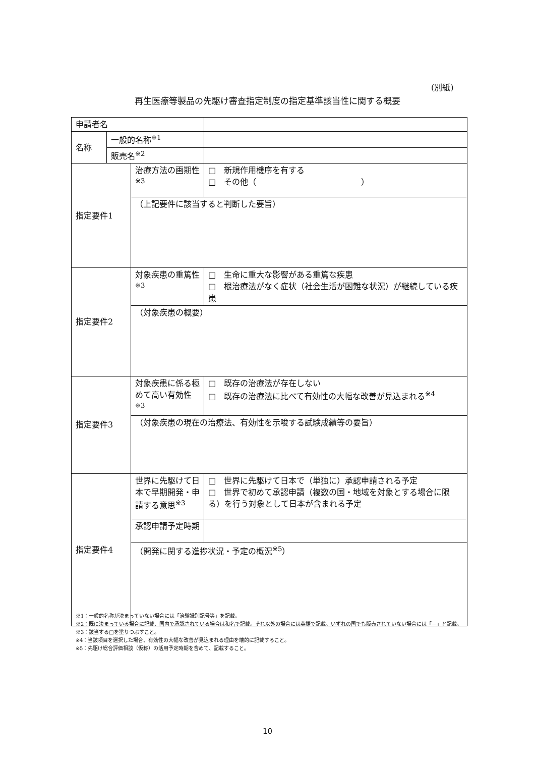(別紙)
再生医療等製品の先駆け審査指定制度の指定基準該当性に関する概要
| 申請者名 | | | |
| 名称 | 一般的名称<sup>※1</sup> | | |
| | 販売名<sup>※2</sup> | | |
| 指定要件1 | | 治療方法の画期性 <sup>※3</sup> | □ 新規作用機序を有する □ その他（ ） |
| | | （上記要件に該当すると判断した要旨） | |
| 指定要件2 | | 対象疾患の重篤性<sup>※3</sup> | □ 生命に重大な影響がある重篤な疾患 □ 根治療法がなく症状（社会生活が困難な状況）が継続している疾患 |
| | | （対象疾患の概要） | |
| 指定要件3 | | 対象疾患に係る極めて高い有効性<sup>※3</sup> | □ 既存の治療法が存在しない □ 既存の治療法に比べて有効性の大幅な改善が見込まれる<sup>※4</sup> |
| | | （対象疾患の現在の治療法、有効性を示唆する試験成績等の要旨） | |
| 指定要件4 | | 世界に先駆けて日本で早期開発・申請する意思<sup>※3</sup> | □ 世界に先駆けて日本で（単独に）承認申請される予定 □ 世界で初めて承認申請（複数の国・地域を対象とする場合に限る）を行う対象として日本が含まれる予定 |
| | | 承認申請予定時期 | |
| | | （開発に関する進捗状況・予定の概況<sup>※5</sup>） | |
※1：一般的名称が決まっていない場合には「治験識別記号等」を記載。
※2：既に決まっている場合に記載、国内で承認されている場合は和名で記載。それ以外の場合には英語で記載。いずれの国でも販売されていない場合には「－」と記載。
※3：該当する□を塗りつぶすこと。
※4：当該項目を選択した場合、有効性の大幅な改善が見込まれる理由を端的に記載すること。
※5：先駆け総合評価相談（仮称）の活用予定時期を含めて、記載すること。
10